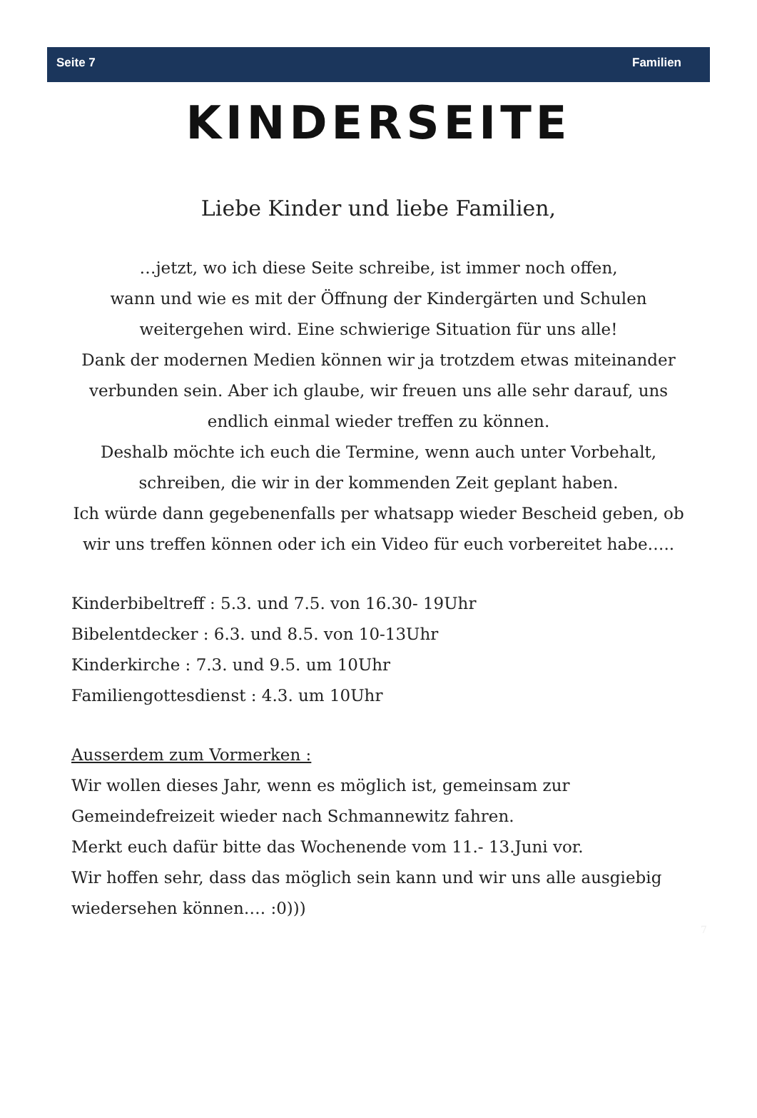Seite 7 Familien
KINDERSEITE
Liebe Kinder und liebe Familien,
…jetzt, wo ich diese Seite schreibe, ist immer noch offen,
wann und wie es mit der Öffnung der Kindergärten und Schulen weitergehen wird. Eine schwierige Situation für uns alle!
Dank der modernen Medien können wir ja trotzdem etwas miteinander verbunden sein. Aber ich glaube, wir freuen uns alle sehr darauf, uns endlich einmal wieder treffen zu können.
Deshalb möchte ich euch die Termine, wenn auch unter Vorbehalt, schreiben, die wir in der kommenden Zeit geplant haben.
Ich würde dann gegebenenfalls per whatsapp wieder Bescheid geben, ob wir uns treffen können oder ich ein Video für euch vorbereitet habe…..
Kinderbibeltreff : 5.3. und 7.5. von 16.30- 19Uhr
Bibelentdecker : 6.3. und 8.5. von 10-13Uhr
Kinderkirche : 7.3. und 9.5. um 10Uhr
Familiengottesdienst : 4.3. um 10Uhr
Ausserdem zum Vormerken :
Wir wollen dieses Jahr, wenn es möglich ist, gemeinsam zur Gemeindefreizeit wieder nach Schmannewitz fahren.
Merkt euch dafür bitte das Wochenende vom 11.- 13.Juni vor.
Wir hoffen sehr, dass das möglich sein kann und wir uns alle ausgiebig wiedersehen können…. :0)))
7